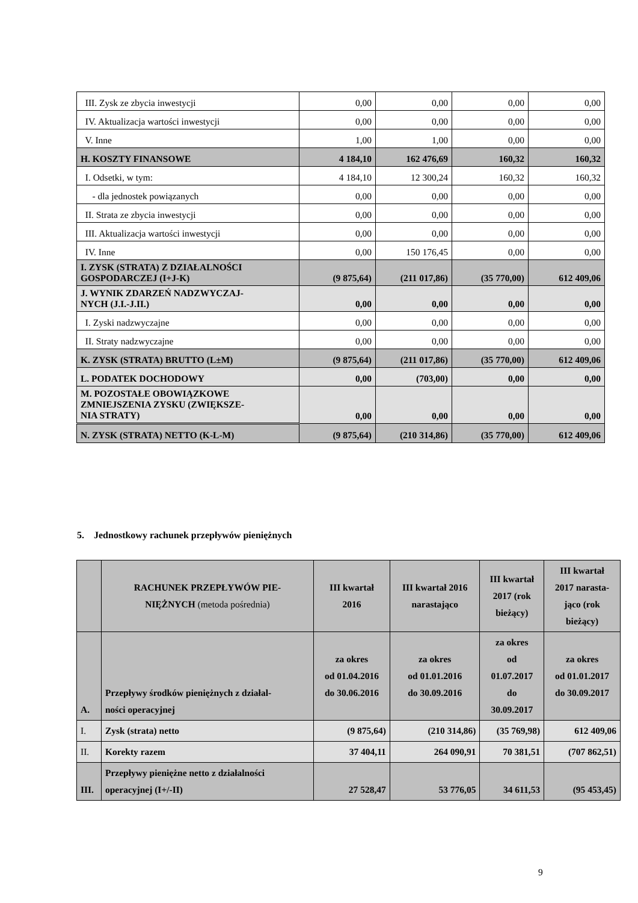| III. Zysk ze zbycia inwestycji | 0,00 | 0,00 | 0,00 | 0,00 |
| IV. Aktualizacja wartości inwestycji | 0,00 | 0,00 | 0,00 | 0,00 |
| V. Inne | 1,00 | 1,00 | 0,00 | 0,00 |
| H. KOSZTY FINANSOWE | 4 184,10 | 162 476,69 | 160,32 | 160,32 |
| I. Odsetki, w tym: | 4 184,10 | 12 300,24 | 160,32 | 160,32 |
| - dla jednostek powiązanych | 0,00 | 0,00 | 0,00 | 0,00 |
| II. Strata ze zbycia inwestycji | 0,00 | 0,00 | 0,00 | 0,00 |
| III. Aktualizacja wartości inwestycji | 0,00 | 0,00 | 0,00 | 0,00 |
| IV. Inne | 0,00 | 150 176,45 | 0,00 | 0,00 |
| I. ZYSK (STRATA) Z DZIAŁALNOŚCI GOSPODARCZEJ (I+J-K) | (9 875,64) | (211 017,86) | (35 770,00) | 612 409,06 |
| J. WYNIK ZDARZEŃ NADZWYCZAJ- NYCH (J.I.-J.II.) | 0,00 | 0,00 | 0,00 | 0,00 |
| I. Zyski nadzwyczajne | 0,00 | 0,00 | 0,00 | 0,00 |
| II. Straty nadzwyczajne | 0,00 | 0,00 | 0,00 | 0,00 |
| K. ZYSK (STRATA) BRUTTO (L±M) | (9 875,64) | (211 017,86) | (35 770,00) | 612 409,06 |
| L. PODATEK DOCHODOWY | 0,00 | (703,00) | 0,00 | 0,00 |
| M. POZOSTAŁE OBOWIĄZKOWE ZMNIEJSZENIA ZYSKU (ZWIĘKSZE- NIA STRATY) | 0,00 | 0,00 | 0,00 | 0,00 |
| N. ZYSK (STRATA) NETTO (K-L-M) | (9 875,64) | (210 314,86) | (35 770,00) | 612 409,06 |
5. Jednostkowy rachunek przepływów pieniężnych
| | RACHUNEK PRZEPŁYWÓW PIE- NIĘŻNYCH (metoda pośrednia) | III kwartał 2016 | III kwartał 2016 narastająco | III kwartał 2017 (rok bieżący) | III kwartał 2017 narasta- jąco (rok bieżący) |
| A. | Przepływy środków pieniężnych z działal- ności operacyjnej | za okres od 01.04.2016 do 30.06.2016 | za okres od 01.01.2016 do 30.09.2016 | za okres od 01.07.2017 do 30.09.2017 | za okres od 01.01.2017 do 30.09.2017 |
| I. | Zysk (strata) netto | (9 875,64) | (210 314,86) | (35 769,98) | 612 409,06 |
| II. | Korekty razem | 37 404,11 | 264 090,91 | 70 381,51 | (707 862,51) |
| III. | Przepływy pieniężne netto z działalności operacyjnej (I+/-II) | 27 528,47 | 53 776,05 | 34 611,53 | (95 453,45) |
9